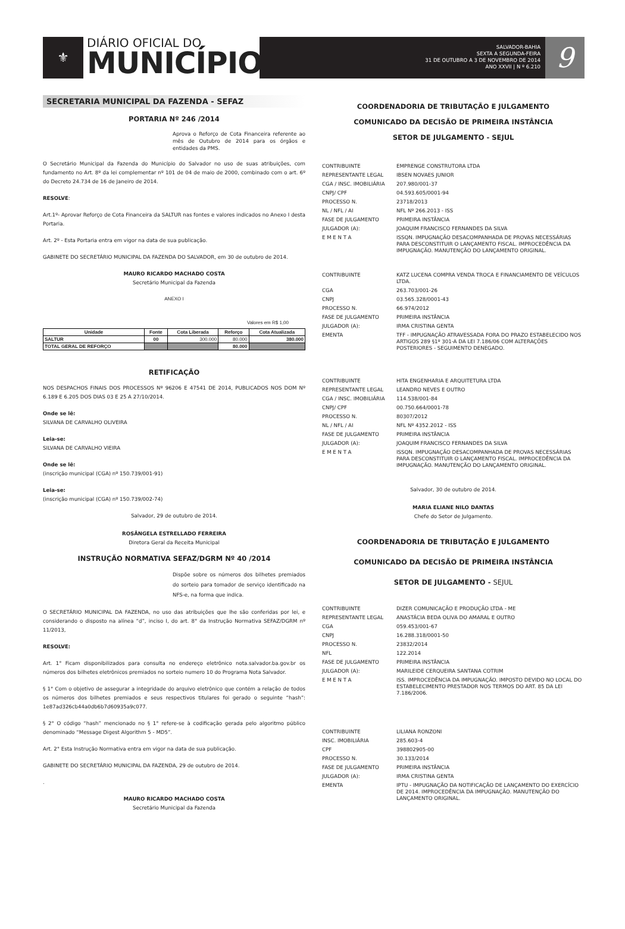⚜
DIÁRIO OFICIAL DO
MUNICÍPIO
SALVADOR-BAHIA
SEXTA A SEGUNDA-FEIRA
31 DE OUTUBRO A 3 DE NOVEMBRO DE 2014
ANO XXVII | N º 6.210
9
SECRETARIA MUNICIPAL DA FAZENDA - SEFAZ
PORTARIA Nº 246 /2014
Aprova o Reforço de Cota Financeira referente ao mês de Outubro de 2014 para os órgãos e entidades da PMS.
O Secretário Municipal da Fazenda do Município do Salvador no uso de suas atribuições, com fundamento no Art. 8º da lei complementar nº 101 de 04 de maio de 2000, combinado com o art. 6º do Decreto 24.734 de 16 de Janeiro de 2014.
RESOLVE:
Art.1º- Aprovar Reforço de Cota Financeira da SALTUR nas fontes e valores indicados no Anexo I desta Portaria.
Art. 2º - Esta Portaria entra em vigor na data de sua publicação.
GABINETE DO SECRETÁRIO MUNICIPAL DA FAZENDA DO SALVADOR, em 30 de outubro de 2014.
MAURO RICARDO MACHADO COSTA
Secretário Municipal da Fazenda
ANEXO I
Valores em R$ 1,00
| Unidade | Fonte | Cota Liberada | Reforço | Cota Atualizada |
| --- | --- | --- | --- | --- |
| SALTUR | 00 | 300.000 | 80.000 | 380.000 |
| TOTAL GERAL DE REFORÇO | | | 80.000 | |
RETIFICAÇÃO
NOS DESPACHOS FINAIS DOS PROCESSOS Nº 96206 E 47541 DE 2014, PUBLICADOS NOS DOM Nº 6.189 E 6.205 DOS DIAS 03 E 25 A 27/10/2014.
Onde se lê:
SILVANA DE CARVALHO OLIVEIRA
Leia-se:
SILVANA DE CARVALHO VIEIRA
Onde se lê:
(inscrição municipal (CGA) nº 150.739/001-91)
Leia-se:
(inscrição municipal (CGA) nº 150.739/002-74)
Salvador, 29 de outubro de 2014.
ROSÂNGELA ESTRELLADO FERREIRA
Diretora Geral da Receita Municipal
INSTRUÇÃO NORMATIVA SEFAZ/DGRM Nº 40 /2014
Dispõe sobre os números dos bilhetes premiados do sorteio para tomador de serviço identificado na NFS-e, na forma que indica.
O SECRETÁRIO MUNICIPAL DA FAZENDA, no uso das atribuições que lhe são conferidas por lei, e considerando o disposto na alínea “d”, inciso I, do art. 8° da Instrução Normativa SEFAZ/DGRM nº 11/2013,
RESOLVE:
Art. 1° Ficam disponibilizados para consulta no endereço eletrônico nota.salvador.ba.gov.br os números dos bilhetes eletrônicos premiados no sorteio numero 10 do Programa Nota Salvador.
§ 1° Com o objetivo de assegurar a integridade do arquivo eletrônico que contém a relação de todos os números dos bilhetes premiados e seus respectivos titulares foi gerado o seguinte “hash”: 1e87ad326cb44a0db6b7d60935a9c077.
§ 2° O código “hash” mencionado no § 1° refere-se à codificação gerada pelo algoritmo público denominado “Message Digest Algorithm 5 - MD5”.
Art. 2° Esta Instrução Normativa entra em vigor na data de sua publicação.
GABINETE DO SECRETÁRIO MUNICIPAL DA FAZENDA, 29 de outubro de 2014.
.
MAURO RICARDO MACHADO COSTA
Secretário Municipal da Fazenda
COORDENADORIA DE TRIBUTAÇÃO E JULGAMENTO
COMUNICADO DA DECISÃO DE PRIMEIRA INSTÂNCIA
SETOR DE JULGAMENTO - SEJUL
| CONTRIBUINTE | EMPRENGE CONSTRUTORA LTDA |
| REPRESENTANTE LEGAL | IBSEN NOVAES JUNIOR |
| CGA / INSC. IMOBILIÁRIA | 207.980/001-37 |
| CNPJ/ CPF | 04.593.605/0001-94 |
| PROCESSO N. | 23718/2013 |
| NL / NFL / AI | NFL Nº 266.2013 - ISS |
| FASE DE JULGAMENTO | PRIMEIRA INSTÂNCIA |
| JULGADOR (A): | JOAQUIM FRANCISCO FERNANDES DA SILVA |
| E M E N T A | ISSQN. IMPUGNAÇÃO DESACOMPANHADA DE PROVAS NECESSÁRIAS PARA DESCONSTITUIR O LANÇAMENTO FISCAL. IMPROCEDÊNCIA DA IMPUGNAÇÃO. MANUTENÇÃO DO LANÇAMENTO ORIGINAL. |
| CONTRIBUINTE | KATZ LUCENA COMPRA VENDA TROCA E FINANCIAMENTO DE VEÍCULOS LTDA. |
| CGA | 263.703/001-26 |
| CNPJ | 03.565.328/0001-43 |
| PROCESSO N. | 66.974/2012 |
| FASE DE JULGAMENTO | PRIMEIRA INSTÂNCIA |
| JULGADOR (A): | IRMA CRISTINA GENTA |
| EMENTA | TFF - IMPUGNAÇÃO ATRAVESSADA FORA DO PRAZO ESTABELECIDO NOS ARTIGOS 289 §1º 301-A DA LEI 7.186/06 COM ALTERAÇÕES POSTERIORES - SEGUIMENTO DENEGADO. |
| CONTRIBUINTE | HITA ENGENHARIA E ARQUITETURA LTDA |
| REPRESENTANTE LEGAL | LEANDRO NEVES E OUTRO |
| CGA / INSC. IMOBILIÁRIA | 114.538/001-84 |
| CNPJ/ CPF | 00.750.664/0001-78 |
| PROCESSO N. | 80307/2012 |
| NL / NFL / AI | NFL Nº 4352.2012 - ISS |
| FASE DE JULGAMENTO | PRIMEIRA INSTÂNCIA |
| JULGADOR (A): | JOAQUIM FRANCISCO FERNANDES DA SILVA |
| E M E N T A | ISSQN. IMPUGNAÇÃO DESACOMPANHADA DE PROVAS NECESSÁRIAS PARA DESCONSTITUIR O LANÇAMENTO FISCAL. IMPROCEDÊNCIA DA IMPUGNAÇÃO. MANUTENÇÃO DO LANÇAMENTO ORIGINAL. |
Salvador, 30 de outubro de 2014.
MARIA ELIANE NILO DANTAS
Chefe do Setor de Julgamento.
COORDENADORIA DE TRIBUTAÇÃO E JULGAMENTO
COMUNICADO DA DECISÃO DE PRIMEIRA INSTÂNCIA
SETOR DE JULGAMENTO - SEJUL
| CONTRIBUINTE | DIZER COMUNICAÇÃO E PRODUÇÃO LTDA - ME |
| REPRESENTANTE LEGAL | ANASTÁCIA BEDA OLIVA DO AMARAL E OUTRO |
| CGA | 059.453/001-67 |
| CNPJ | 16.288.318/0001-50 |
| PROCESSO N. | 23832/2014 |
| NFL | 122.2014 |
| FASE DE JULGAMENTO | PRIMEIRA INSTÂNCIA |
| JULGADOR (A): | MARILEIDE CERQUEIRA SANTANA COTRIM |
| E M E N T A | ISS. IMPROCEDÊNCIA DA IMPUGNAÇÃO. IMPOSTO DEVIDO NO LOCAL DO ESTABELECIMENTO PRESTADOR NOS TERMOS DO ART. 85 DA LEI 7.186/2006. |
| CONTRIBUINTE | LILIANA RONZONI |
| INSC. IMOBILIÁRIA | 285.603-4 |
| CPF | 398802905-00 |
| PROCESSO N. | 30.133/2014 |
| FASE DE JULGAMENTO | PRIMEIRA INSTÂNCIA |
| JULGADOR (A): | IRMA CRISTINA GENTA |
| EMENTA | IPTU - IMPUGNAÇÃO DA NOTIFICAÇÃO DE LANÇAMENTO DO EXERCÍCIO DE 2014. IMPROCEDÊNCIA DA IMPUGNAÇÃO. MANUTENÇÃO DO LANÇAMENTO ORIGINAL. |